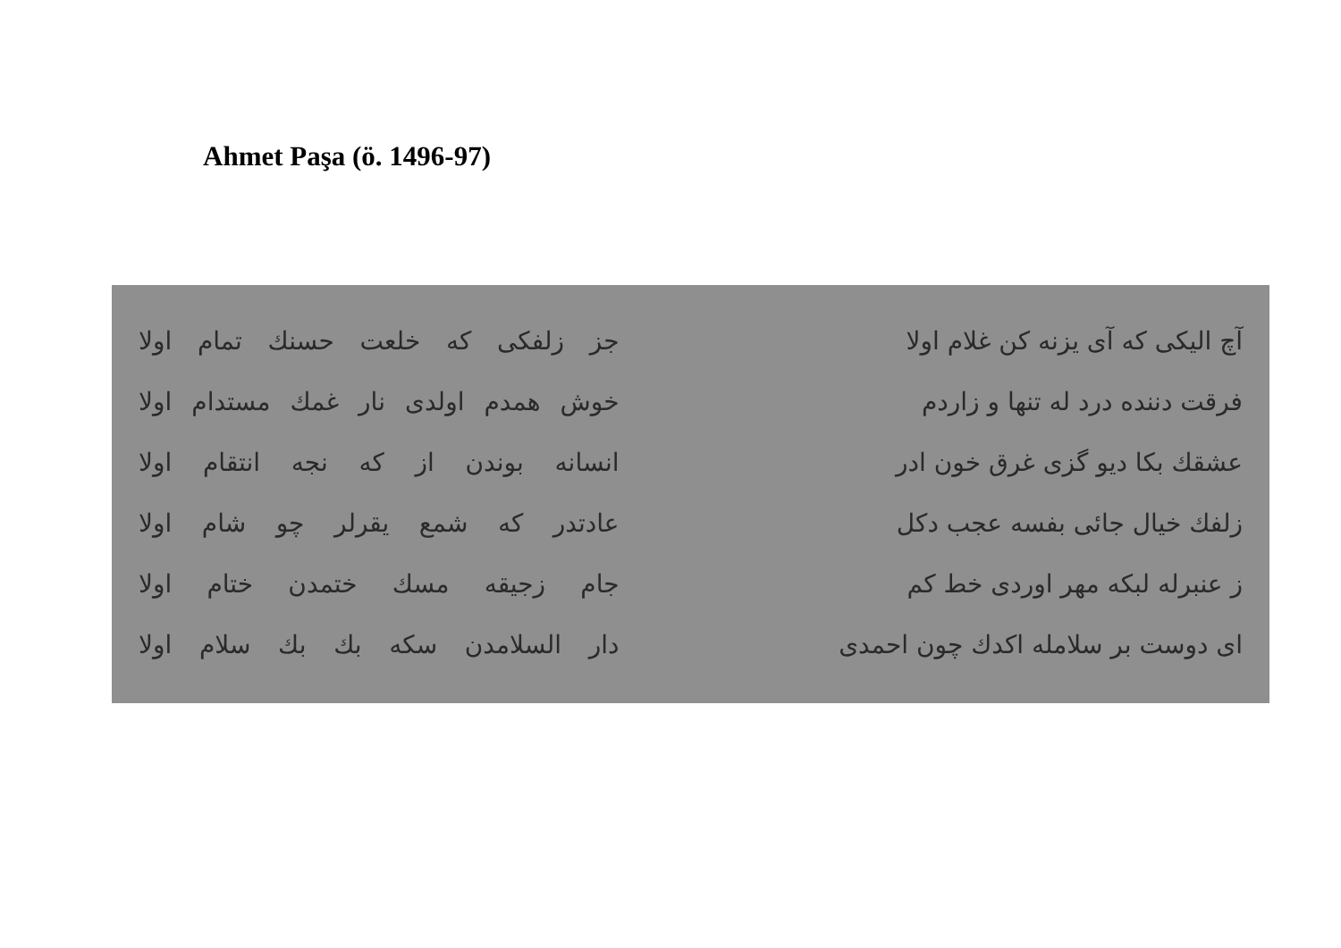Ahmet Paşa (ö. 1496-97)
| آچ الیکی که آی یزنه کن غلام اولا | جز زلفکی که خلعت حسنك تمام اولا |
| فرقت دننده درد له تنها و زاردم | خوش همدم اولدی نار غمك مستدام اولا |
| عشقك بکا دیو گزی غرق خون ادر | انسانه بوندن از که نجه انتقام اولا |
| زلفك خیال جائی بفسه عجب دکل | عادتدر که شمع یقرلر چو شام اولا |
| ز عنبرله لبکه مهر اوردی خط کم | جام زجیقه مسك ختمدن ختام اولا |
| ای دوست بر سلامله اکدك چون احمدی | دار السلامدن سکه بك بك سلام اولا |